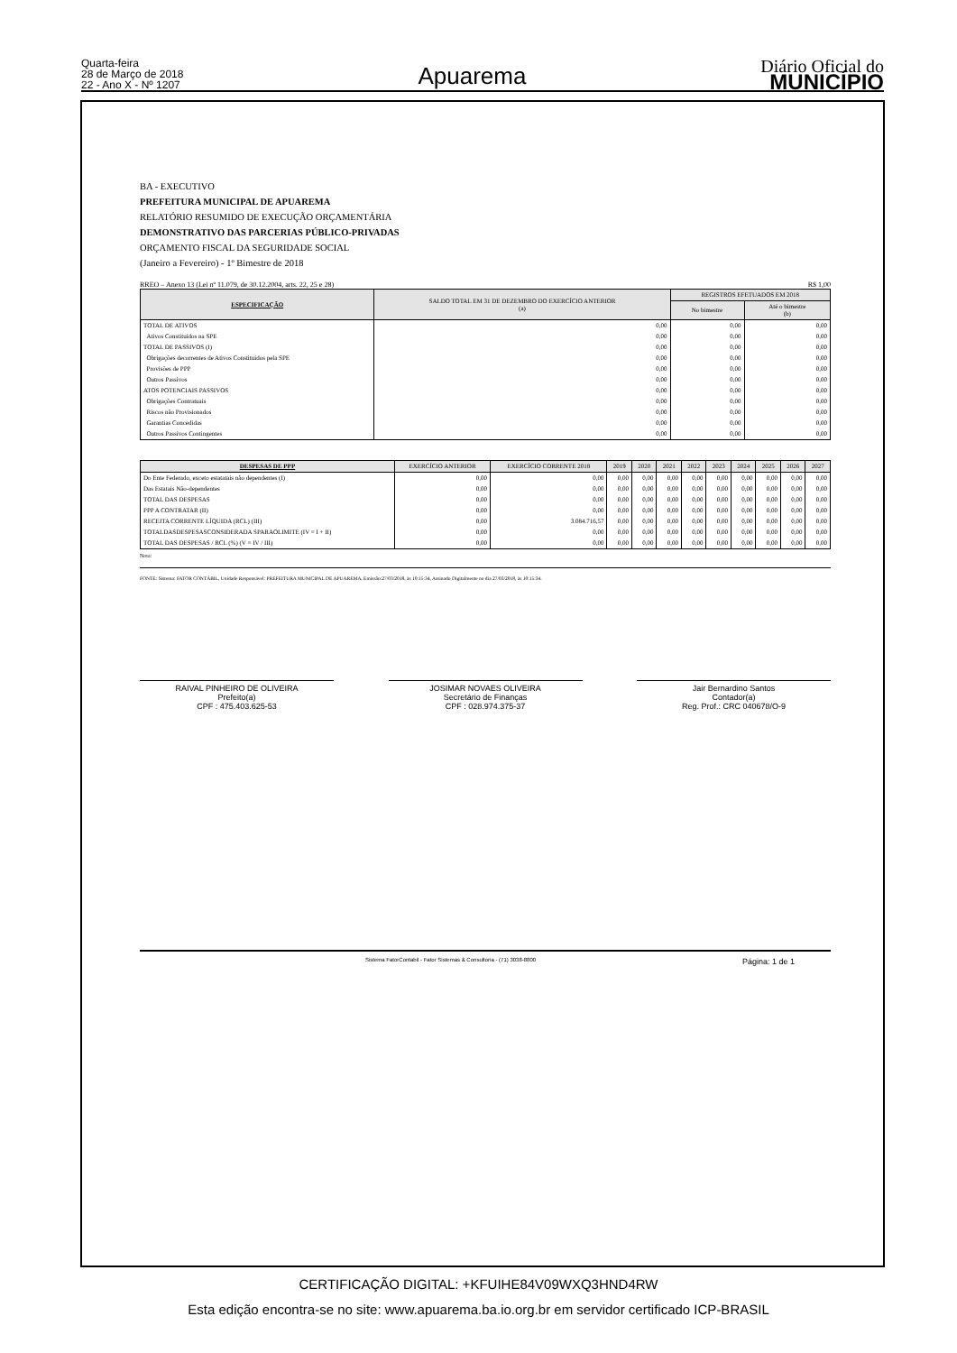Quarta-feira
28 de Março de 2018
22 - Ano X - Nº 1207
Apuarema
Diário Oficial do
MUNICÍPIO
BA - EXECUTIVO
PREFEITURA MUNICIPAL DE APUAREMA
RELATÓRIO RESUMIDO DE EXECUÇÃO ORÇAMENTÁRIA
DEMONSTRATIVO DAS PARCERIAS PÚBLICO-PRIVADAS
ORÇAMENTO FISCAL DA SEGURIDADE SOCIAL
(Janeiro a Fevereiro) - 1º Bimestre de 2018
RREO – Anexo 13 (Lei nº 11.079, de 30.12.2004, arts. 22, 25 e 28) R$ 1,00
| ESPECIFICAÇÃO | SALDO TOTAL EM 31 DE DEZEMBRO DO EXERCÍCIO ANTERIOR (a) | REGISTROS EFETUADOS EM 2018 | |
| --- | --- | --- | --- |
| | | No bimestre | Até o bimestre (b) |
| TOTAL DE ATIVOS | 0,00 | 0,00 | 0,00 |
| Ativos Constituídos na SPE | 0,00 | 0,00 | 0,00 |
| TOTAL DE PASSIVOS (I) | 0,00 | 0,00 | 0,00 |
| Obrigações decorrentes de Ativos Constituidos pela SPE | 0,00 | 0,00 | 0,00 |
| Provisões de PPP | 0,00 | 0,00 | 0,00 |
| Outros Passivos | 0,00 | 0,00 | 0,00 |
| ATOS POTENCIAIS PASSIVOS | 0,00 | 0,00 | 0,00 |
| Obrigações Contratuais | 0,00 | 0,00 | 0,00 |
| Riscos não Provisionados | 0,00 | 0,00 | 0,00 |
| Garantias Concedidas | 0,00 | 0,00 | 0,00 |
| Outros Passivos Contingentes | 0,00 | 0,00 | 0,00 |
| DESPESAS DE PPP | EXERCÍCIO ANTERIOR | EXERCÍCIO CORRENTE 2018 | 2019 | 2020 | 2021 | 2022 | 2023 | 2024 | 2025 | 2026 | 2027 |
| --- | --- | --- | --- | --- | --- | --- | --- | --- | --- | --- | --- |
| Do Ente Federado, exceto estatatais não dependentes (I) | 0,00 | 0,00 | 0,00 | 0,00 | 0,00 | 0,00 | 0,00 | 0,00 | 0,00 | 0,00 | 0,00 |
| Das Estatais Não-dependentes | 0,00 | 0,00 | 0,00 | 0,00 | 0,00 | 0,00 | 0,00 | 0,00 | 0,00 | 0,00 | 0,00 |
| TOTAL DAS DESPESAS | 0,00 | 0,00 | 0,00 | 0,00 | 0,00 | 0,00 | 0,00 | 0,00 | 0,00 | 0,00 | 0,00 |
| PPP A CONTRATAR (II) | 0,00 | 0,00 | 0,00 | 0,00 | 0,00 | 0,00 | 0,00 | 0,00 | 0,00 | 0,00 | 0,00 |
| RECEITA CORRENTE LÍQUIDA (RCL) (III) | 0,00 | 3.084.716,57 | 0,00 | 0,00 | 0,00 | 0,00 | 0,00 | 0,00 | 0,00 | 0,00 | 0,00 |
| TOTALDASDESPESASCONSIDERADA SPARAOLIMITE (IV = I + II) | 0,00 | 0,00 | 0,00 | 0,00 | 0,00 | 0,00 | 0,00 | 0,00 | 0,00 | 0,00 | 0,00 |
| TOTAL DAS DESPESAS / RCL (%) (V = IV / III) | 0,00 | 0,00 | 0,00 | 0,00 | 0,00 | 0,00 | 0,00 | 0,00 | 0,00 | 0,00 | 0,00 |
Nota:
FONTE: Sistema: FATOR CONTÁBIL, Unidade Responsável: PREFEITURA MUNICIPAL DE APUAREMA, Emissão:27/03/2018, às 10:15:34, Assinado Digitalmente no dia 27/03/2018, às 10:15:34.
RAIVAL PINHEIRO DE OLIVEIRA
Prefeito(a)
CPF : 475.403.625-53
JOSIMAR NOVAES OLIVEIRA
Secretário de Finanças
CPF : 028.974.375-37
Jair Bernardino Santos
Contador(a)
Reg. Prof.: CRC 040678/O-9
Sistema FatorContabil - Fator Sistemas & Consultoria - (71) 3038-8800 Página: 1 de 1
CERTIFICAÇÃO DIGITAL: +KFUIHE84V09WXQ3HND4RW
Esta edição encontra-se no site: www.apuarema.ba.io.org.br em servidor certificado ICP-BRASIL